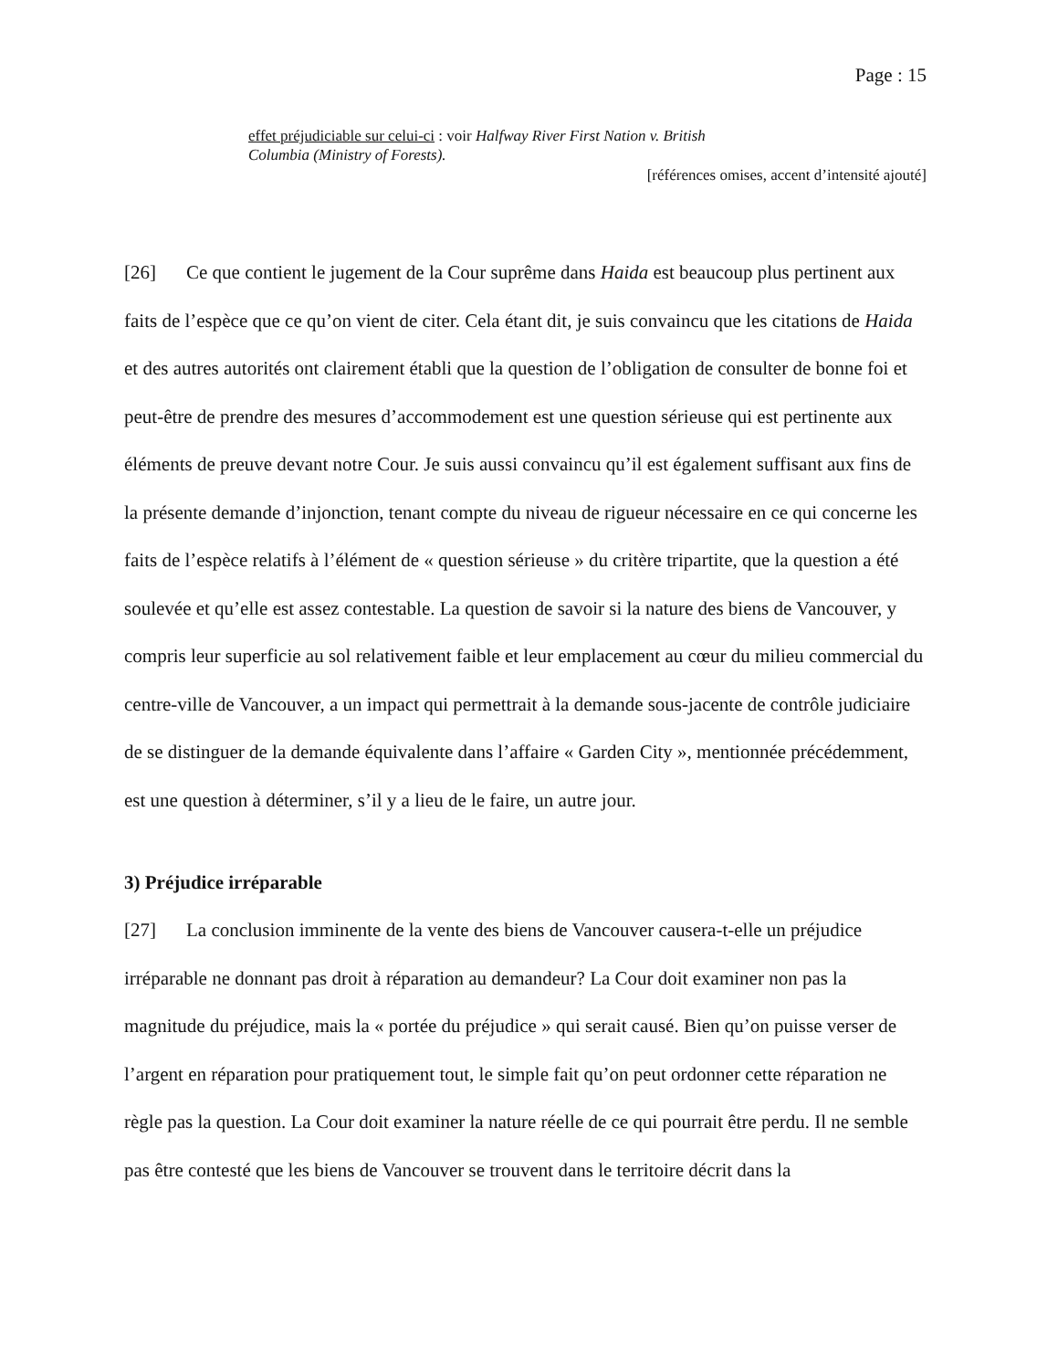Page : 15
effet préjudiciable sur celui-ci : voir Halfway River First Nation v. British Columbia (Ministry of Forests).
[références omises, accent d’intensité ajouté]
[26] Ce que contient le jugement de la Cour suprême dans Haida est beaucoup plus pertinent aux faits de l’espèce que ce qu’on vient de citer. Cela étant dit, je suis convaincu que les citations de Haida et des autres autorités ont clairement établi que la question de l’obligation de consulter de bonne foi et peut-être de prendre des mesures d’accommodement est une question sérieuse qui est pertinente aux éléments de preuve devant notre Cour. Je suis aussi convaincu qu’il est également suffisant aux fins de la présente demande d’injonction, tenant compte du niveau de rigueur nécessaire en ce qui concerne les faits de l’espèce relatifs à l’élément de « question sérieuse » du critère tripartite, que la question a été soulevée et qu’elle est assez contestable. La question de savoir si la nature des biens de Vancouver, y compris leur superficie au sol relativement faible et leur emplacement au cœur du milieu commercial du centre-ville de Vancouver, a un impact qui permettrait à la demande sous-jacente de contrôle judiciaire de se distinguer de la demande équivalente dans l’affaire « Garden City », mentionnée précédemment, est une question à déterminer, s’il y a lieu de le faire, un autre jour.
3) Préjudice irréparable
[27] La conclusion imminente de la vente des biens de Vancouver causera-t-elle un préjudice irréparable ne donnant pas droit à réparation au demandeur? La Cour doit examiner non pas la magnitude du préjudice, mais la « portée du préjudice » qui serait causé. Bien qu’on puisse verser de l’argent en réparation pour pratiquement tout, le simple fait qu’on peut ordonner cette réparation ne règle pas la question. La Cour doit examiner la nature réelle de ce qui pourrait être perdu. Il ne semble pas être contesté que les biens de Vancouver se trouvent dans le territoire décrit dans la